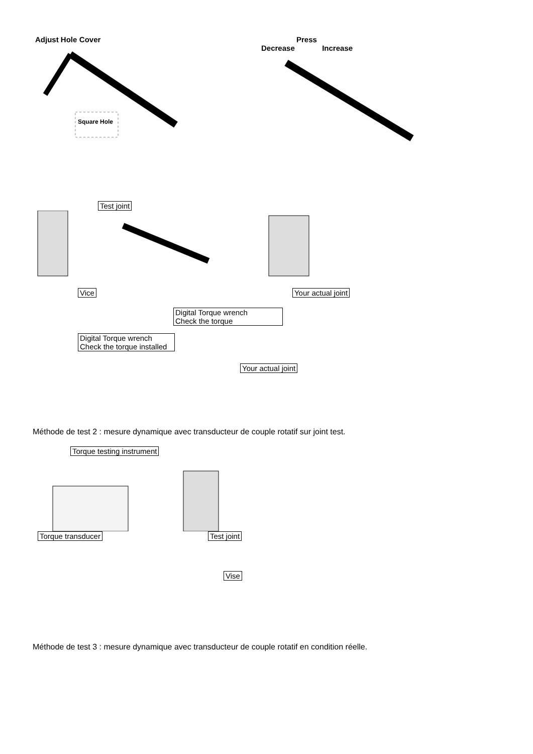Adjust Hole Cover
Square Hole
Press
Decrease Increase
Test joint
Vice Your actual joint
Digital Torque wrench
Check the torque
Digital Torque wrench
Check the torque installed Your actual joint
Méthode de test 2 : mesure dynamique avec transducteur de couple rotatif sur joint test.
Torque testing instrument
Torque transducer Test joint
Vise
Méthode de test 3 : mesure dynamique avec transducteur de couple rotatif en condition réelle.